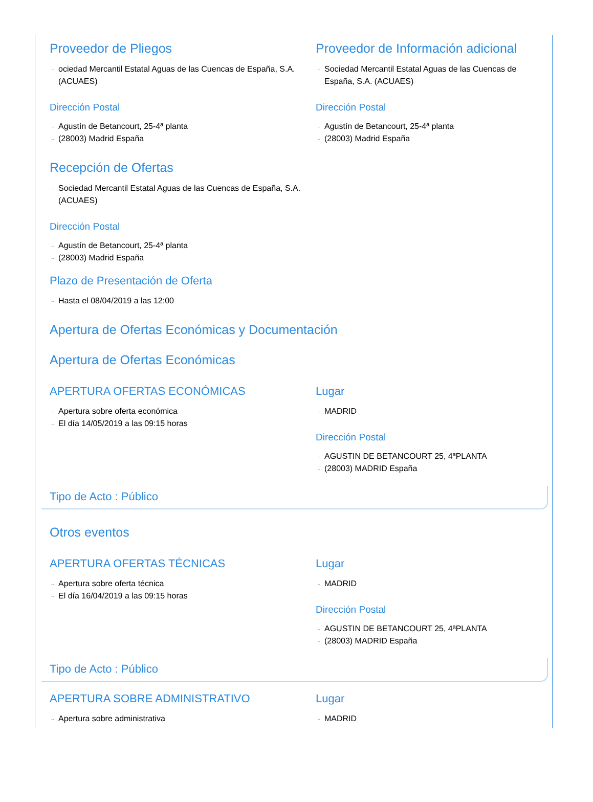Proveedor de Pliegos
→ ociedad Mercantil Estatal Aguas de las Cuencas de España, S.A. (ACUAES)
Dirección Postal
→ Agustín de Betancourt, 25-4ª planta
→ (28003) Madrid España
Proveedor de Información adicional
→ Sociedad Mercantil Estatal Aguas de las Cuencas de España, S.A. (ACUAES)
Dirección Postal
→ Agustín de Betancourt, 25-4ª planta
→ (28003) Madrid España
Recepción de Ofertas
→ Sociedad Mercantil Estatal Aguas de las Cuencas de España, S.A. (ACUAES)
Dirección Postal
→ Agustín de Betancourt, 25-4ª planta
→ (28003) Madrid España
Plazo de Presentación de Oferta
→ Hasta el 08/04/2019 a las 12:00
Apertura de Ofertas Económicas y Documentación
Apertura de Ofertas Económicas
APERTURA OFERTAS ECONÓMICAS
→ Apertura sobre oferta económica
→ El día 14/05/2019 a las 09:15 horas
Lugar
→ MADRID
Dirección Postal
→ AGUSTIN DE BETANCOURT 25, 4ªPLANTA
→ (28003) MADRID España
Tipo de Acto : Público
Otros eventos
APERTURA OFERTAS TÉCNICAS
→ Apertura sobre oferta técnica
→ El día 16/04/2019 a las 09:15 horas
Lugar
→ MADRID
Dirección Postal
→ AGUSTIN DE BETANCOURT 25, 4ªPLANTA
→ (28003) MADRID España
Tipo de Acto : Público
APERTURA SOBRE ADMINISTRATIVO
→ Apertura sobre administrativa
Lugar
→ MADRID